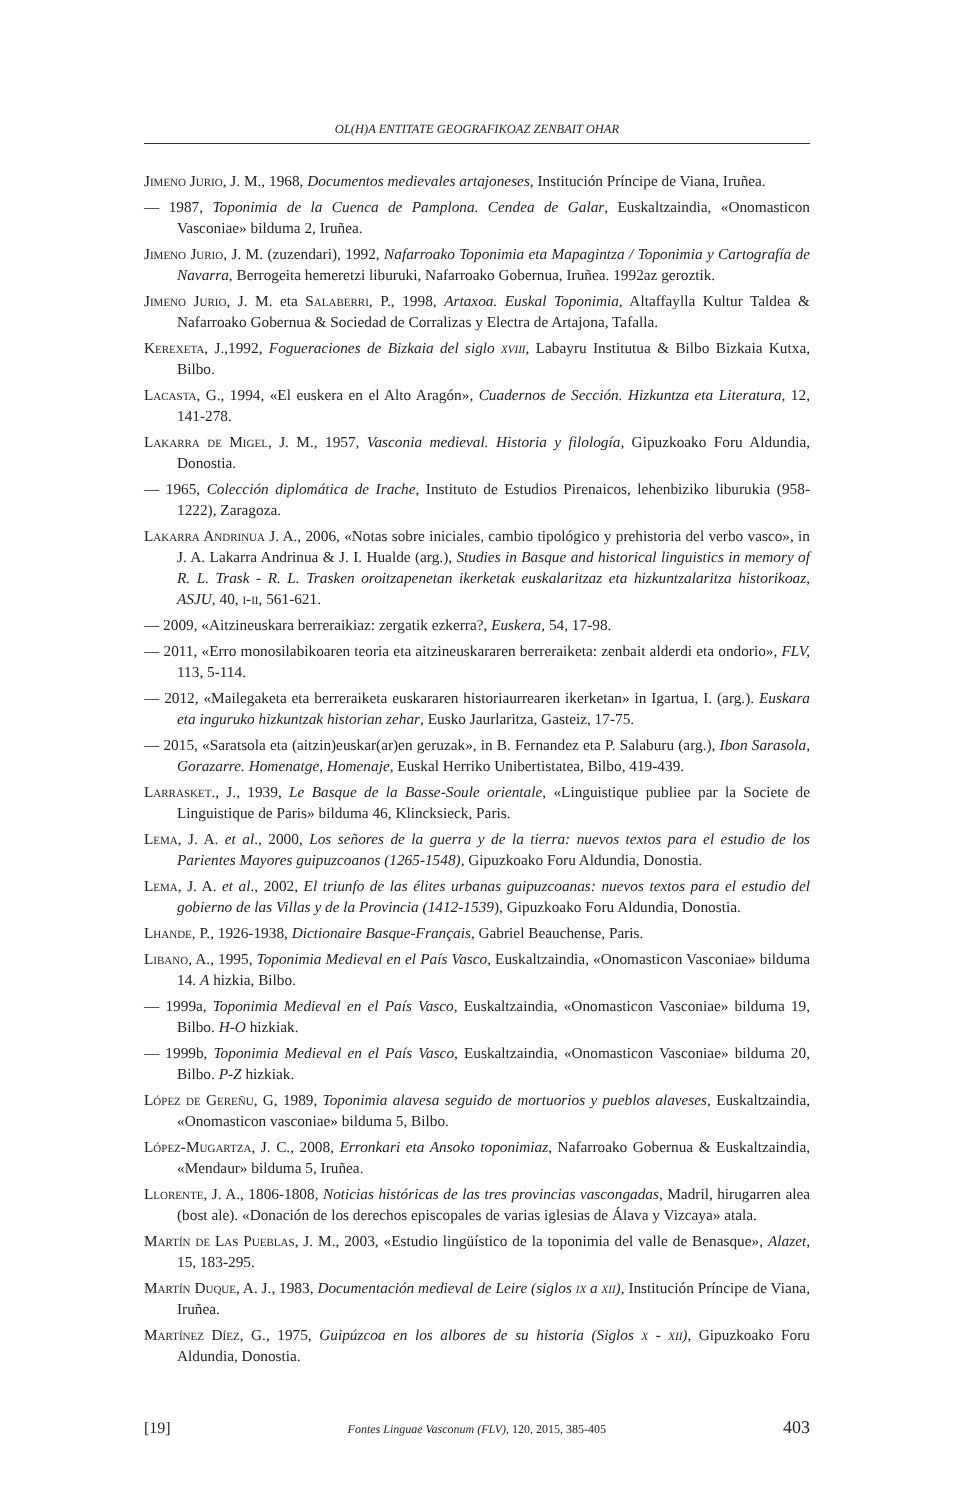OL(H)A ENTITATE GEOGRAFIKOAZ ZENBAIT OHAR
Jimeno Jurio, J. M., 1968, Documentos medievales artajoneses, Institución Príncipe de Viana, Iruñea.
— 1987, Toponimia de la Cuenca de Pamplona. Cendea de Galar, Euskaltzaindia, «Onomasticon Vasconiae» bilduma 2, Iruñea.
Jimeno Jurio, J. M. (zuzendari), 1992, Nafarroako Toponimia eta Mapagintza / Toponimia y Cartografía de Navarra, Berrogeita hemeretzi liburuki, Nafarroako Gobernua, Iruñea. 1992az geroztik.
Jimeno Jurio, J. M. eta Salaberri, P., 1998, Artaxoa. Euskal Toponimia, Altaffaylla Kultur Taldea & Nafarroako Gobernua & Sociedad de Corralizas y Electra de Artajona, Tafalla.
Kerexeta, J.,1992, Fogueraciones de Bizkaia del siglo xviii, Labayru Institutua & Bilbo Bizkaia Kutxa, Bilbo.
Lacasta, G., 1994, «El euskera en el Alto Aragón», Cuadernos de Sección. Hizkuntza eta Literatura, 12, 141-278.
Lakarra de Migel, J. M., 1957, Vasconia medieval. Historia y filología, Gipuzkoako Foru Aldundia, Donostia.
— 1965, Colección diplomática de Irache, Instituto de Estudios Pirenaicos, lehenbiziko liburukia (958-1222), Zaragoza.
Lakarra Andrinua J. A., 2006, «Notas sobre iniciales, cambio tipológico y prehistoria del verbo vasco», in J. A. Lakarra Andrinua & J. I. Hualde (arg.), Studies in Basque and historical linguistics in memory of R. L. Trask - R. L. Trasken oroitzapenetan ikerketak euskalaritzaz eta hizkuntzalaritza historikoaz, ASJU, 40, i-ii, 561-621.
— 2009, «Aitzineuskara berreraikiaz: zergatik ezkerra?, Euskera, 54, 17-98.
— 2011, «Erro monosilabikoaren teoria eta aitzineuskararen berreraiketa: zenbait alderdi eta ondorio», FLV, 113, 5-114.
— 2012, «Mailegaketa eta berreraiketa euskararen historiaurrearen ikerketan» in Igartua, I. (arg.). Euskara eta inguruko hizkuntzak historian zehar, Eusko Jaurlaritza, Gasteiz, 17-75.
— 2015, «Saratsola eta (aitzin)euskar(ar)en geruzak», in B. Fernandez eta P. Salaburu (arg.), Ibon Sarasola, Gorazarre. Homenatge, Homenaje, Euskal Herriko Unibertistatea, Bilbo, 419-439.
Larrasket., J., 1939, Le Basque de la Basse-Soule orientale, «Linguistique publiee par la Societe de Linguistique de Paris» bilduma 46, Klincksieck, Paris.
Lema, J. A. et al., 2000, Los señores de la guerra y de la tierra: nuevos textos para el estudio de los Parientes Mayores guipuzcoanos (1265-1548), Gipuzkoako Foru Aldundia, Donostia.
Lema, J. A. et al., 2002, El triunfo de las élites urbanas guipuzcoanas: nuevos textos para el estudio del gobierno de las Villas y de la Provincia (1412-1539), Gipuzkoako Foru Aldundia, Donostia.
Lhande, P., 1926-1938, Dictionaire Basque-Français, Gabriel Beauchense, Paris.
Libano, A., 1995, Toponimia Medieval en el País Vasco, Euskaltzaindia, «Onomasticon Vasconiae» bilduma 14. A hizkia, Bilbo.
— 1999a, Toponimia Medieval en el País Vasco, Euskaltzaindia, «Onomasticon Vasconiae» bilduma 19, Bilbo. H-O hizkiak.
— 1999b, Toponimia Medieval en el País Vasco, Euskaltzaindia, «Onomasticon Vasconiae» bilduma 20, Bilbo. P-Z hizkiak.
López de Gereñu, G, 1989, Toponimia alavesa seguido de mortuorios y pueblos alaveses, Euskaltzaindia, «Onomasticon vasconiae» bilduma 5, Bilbo.
López-Mugartza, J. C., 2008, Erronkari eta Ansoko toponimiaz, Nafarroako Gobernua & Euskaltzaindia, «Mendaur» bilduma 5, Iruñea.
Llorente, J. A., 1806-1808, Noticias históricas de las tres provincias vascongadas, Madril, hirugarren alea (bost ale). «Donación de los derechos episcopales de varias iglesias de Álava y Vizcaya» atala.
Martín de Las Pueblas, J. M., 2003, «Estudio lingüístico de la toponimia del valle de Benasque», Alazet, 15, 183-295.
Martín Duque, A. J., 1983, Documentación medieval de Leire (siglos ix a xii), Institución Príncipe de Viana, Iruñea.
Martínez Díez, G., 1975, Guipúzcoa en los albores de su historia (Siglos x - xii), Gipuzkoako Foru Aldundia, Donostia.
[19] Fontes Linguae Vasconum (FLV), 120, 2015, 385-405 403